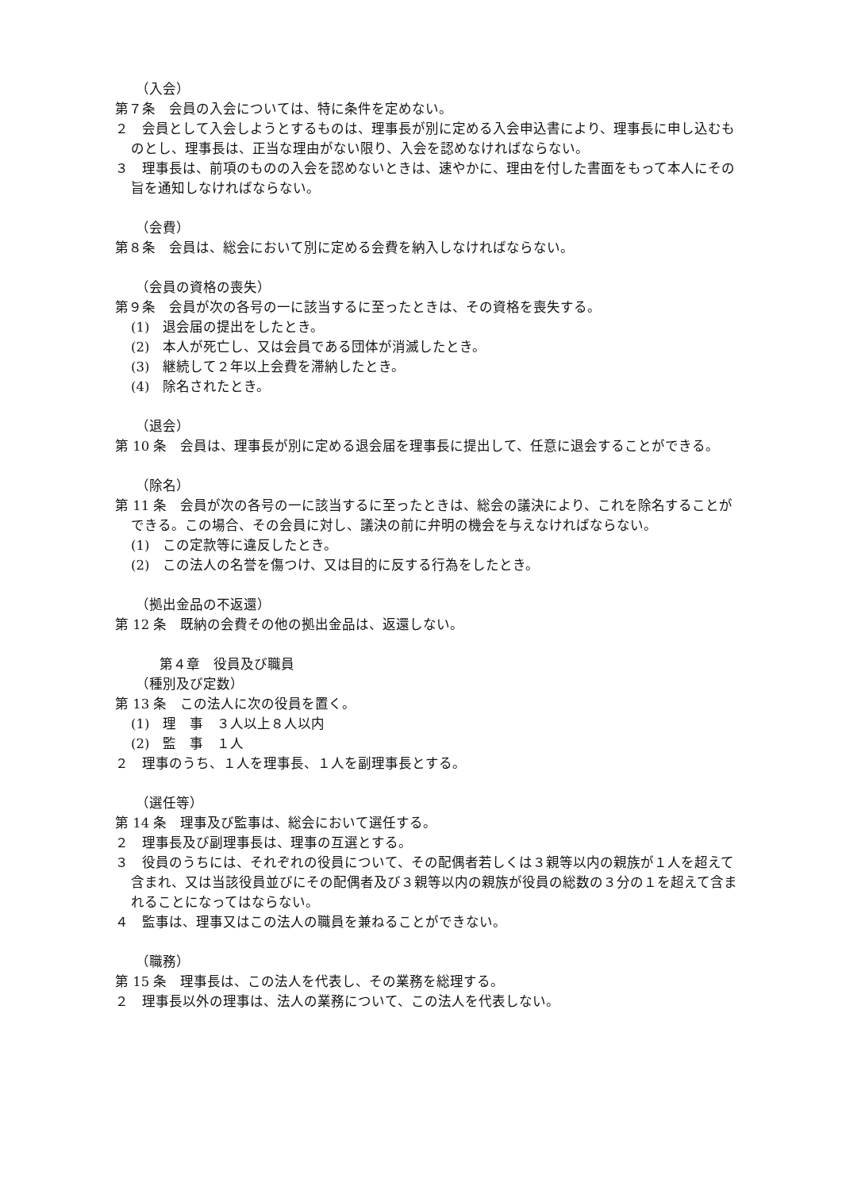（入会）
第７条　会員の入会については、特に条件を定めない。
２　会員として入会しようとするものは、理事長が別に定める入会申込書により、理事長に申し込むものとし、理事長は、正当な理由がない限り、入会を認めなければならない。
３　理事長は、前項のものの入会を認めないときは、速やかに、理由を付した書面をもって本人にその旨を通知しなければならない。
（会費）
第８条　会員は、総会において別に定める会費を納入しなければならない。
（会員の資格の喪失）
第９条　会員が次の各号の一に該当するに至ったときは、その資格を喪失する。
(1)　退会届の提出をしたとき。
(2)　本人が死亡し、又は会員である団体が消滅したとき。
(3)　継続して２年以上会費を滞納したとき。
(4)　除名されたとき。
（退会）
第 10 条　会員は、理事長が別に定める退会届を理事長に提出して、任意に退会することができる。
（除名）
第 11 条　会員が次の各号の一に該当するに至ったときは、総会の議決により、これを除名することができる。この場合、その会員に対し、議決の前に弁明の機会を与えなければならない。
(1)　この定款等に違反したとき。
(2)　この法人の名誉を傷つけ、又は目的に反する行為をしたとき。
（拠出金品の不返還）
第 12 条　既納の会費その他の拠出金品は、返還しない。
第４章　役員及び職員
（種別及び定数）
第 13 条　この法人に次の役員を置く。
(1)　理　事　３人以上８人以内
(2)　監　事　１人
２　理事のうち、１人を理事長、１人を副理事長とする。
（選任等）
第 14 条　理事及び監事は、総会において選任する。
２　理事長及び副理事長は、理事の互選とする。
３　役員のうちには、それぞれの役員について、その配偶者若しくは３親等以内の親族が１人を超えて含まれ、又は当該役員並びにその配偶者及び３親等以内の親族が役員の総数の３分の１を超えて含まれることになってはならない。
４　監事は、理事又はこの法人の職員を兼ねることができない。
（職務）
第 15 条　理事長は、この法人を代表し、その業務を総理する。
２　理事長以外の理事は、法人の業務について、この法人を代表しない。